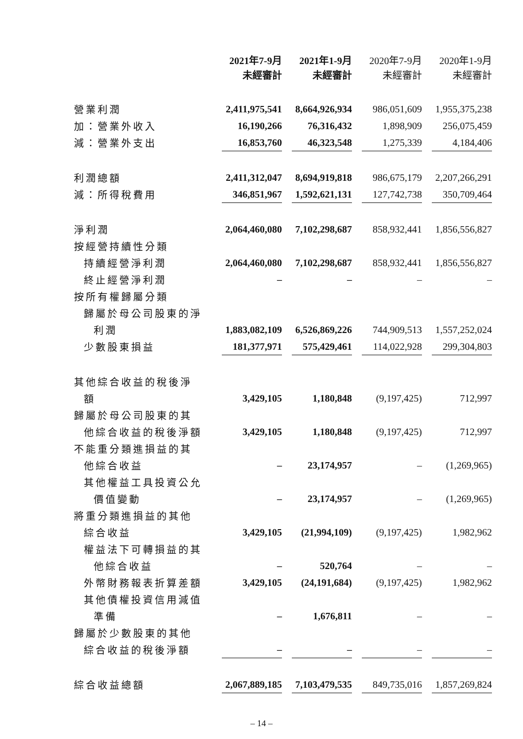| | 2021年7-9月 未經審計 | 2021年1-9月 未經審計 | 2020年7-9月 未經審計 | 2020年1-9月 未經審計 |
| --- | --- | --- | --- | --- |
| 營業利潤 | 2,411,975,541 | 8,664,926,934 | 986,051,609 | 1,955,375,238 |
| 加：營業外收入 | 16,190,266 | 76,316,432 | 1,898,909 | 256,075,459 |
| 減：營業外支出 | 16,853,760 | 46,323,548 | 1,275,339 | 4,184,406 |
| 利潤總額 | 2,411,312,047 | 8,694,919,818 | 986,675,179 | 2,207,266,291 |
| 減：所得稅費用 | 346,851,967 | 1,592,621,131 | 127,742,738 | 350,709,464 |
| 淨利潤 | 2,064,460,080 | 7,102,298,687 | 858,932,441 | 1,856,556,827 |
| 按經營持續性分類 | | | | |
| 持續經營淨利潤 | 2,064,460,080 | 7,102,298,687 | 858,932,441 | 1,856,556,827 |
| 終止經營淨利潤 | – | – | – | – |
| 按所有權歸屬分類 | | | | |
| 歸屬於母公司股東的淨 | | | | |
| 利潤 | 1,883,082,109 | 6,526,869,226 | 744,909,513 | 1,557,252,024 |
| 少數股東損益 | 181,377,971 | 575,429,461 | 114,022,928 | 299,304,803 |
| 其他綜合收益的稅後淨 | | | | |
| 額 | 3,429,105 | 1,180,848 | (9,197,425) | 712,997 |
| 歸屬於母公司股東的其 | | | | |
| 他綜合收益的稅後淨額 | 3,429,105 | 1,180,848 | (9,197,425) | 712,997 |
| 不能重分類進損益的其 | | | | |
| 他綜合收益 | – | 23,174,957 | – | (1,269,965) |
| 其他權益工具投資公允 | | | | |
| 價值變動 | – | 23,174,957 | – | (1,269,965) |
| 將重分類進損益的其他 | | | | |
| 綜合收益 | 3,429,105 | (21,994,109) | (9,197,425) | 1,982,962 |
| 權益法下可轉損益的其 | | | | |
| 他綜合收益 | – | 520,764 | – | – |
| 外幣財務報表折算差額 | 3,429,105 | (24,191,684) | (9,197,425) | 1,982,962 |
| 其他債權投資信用減值 | | | | |
| 準備 | – | 1,676,811 | – | – |
| 歸屬於少數股東的其他 | | | | |
| 綜合收益的稅後淨額 | – | – | – | – |
| 綜合收益總額 | 2,067,889,185 | 7,103,479,535 | 849,735,016 | 1,857,269,824 |
– 14 –